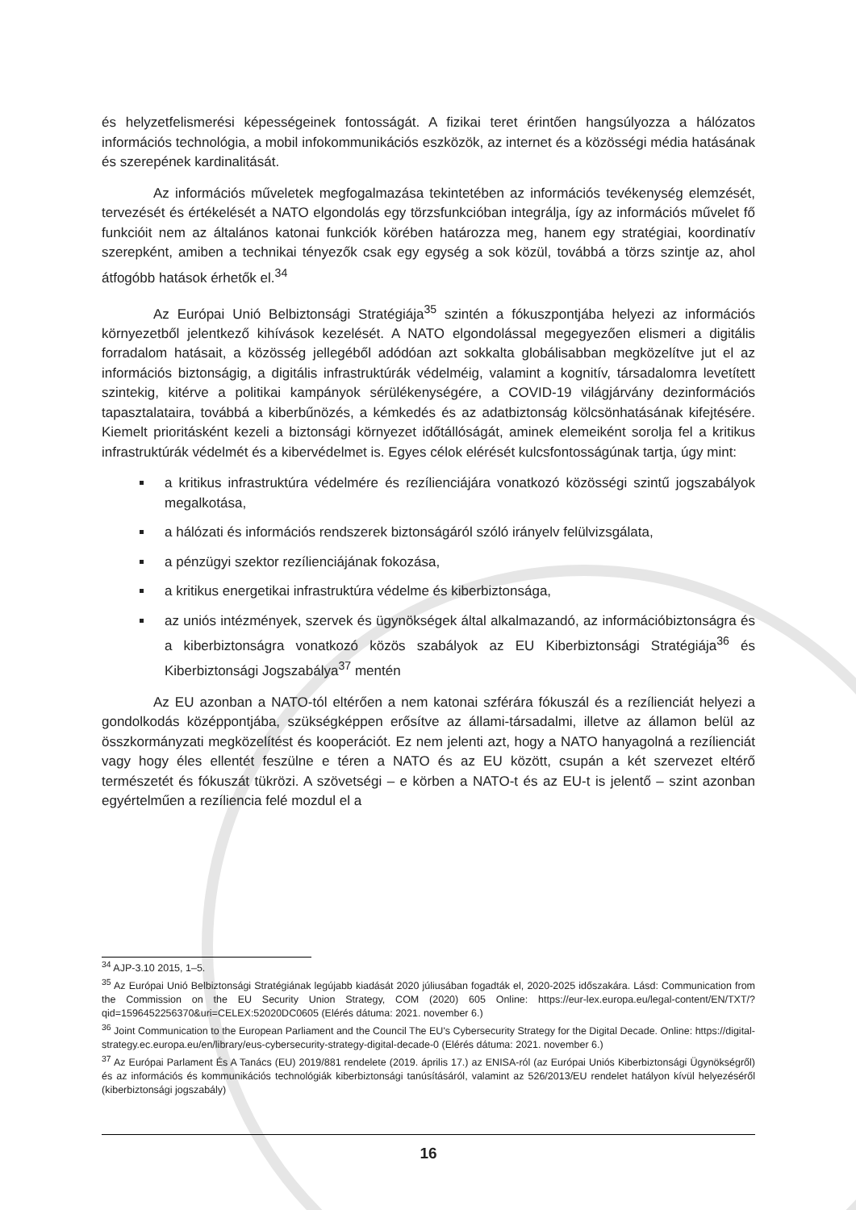és helyzetfelismerési képességeinek fontosságát. A fizikai teret érintően hangsúlyozza a hálózatos információs technológia, a mobil infokommunikációs eszközök, az internet és a közösségi média hatásának és szerepének kardinalitását.
Az információs műveletek megfogalmazása tekintetében az információs tevékenység elemzését, tervezését és értékelését a NATO elgondolás egy törzsfunkcióban integrálja, így az információs művelet fő funkcióit nem az általános katonai funkciók körében határozza meg, hanem egy stratégiai, koordinatív szerepként, amiben a technikai tényezők csak egy egység a sok közül, továbbá a törzs szintje az, ahol átfogóbb hatások érhetők el.<sup>34</sup>
Az Európai Unió Belbiztonsági Stratégiája<sup>35</sup> szintén a fókuszpontjába helyezi az információs környezetből jelentkező kihívások kezelését. A NATO elgondolással megegyezően elismeri a digitális forradalom hatásait, a közösség jellegéből adódóan azt sokkalta globálisabban megközelítve jut el az információs biztonságig, a digitális infrastruktúrák védelméig, valamint a kognitív, társadalomra levetített szintekig, kitérve a politikai kampányok sérülékenységére, a COVID-19 világjárvány dezinformációs tapasztalataira, továbbá a kiberbűnözés, a kémkedés és az adatbiztonság kölcsönhatásának kifejtésére. Kiemelt prioritásként kezeli a biztonsági környezet időtállóságát, aminek elemeiként sorolja fel a kritikus infrastruktúrák védelmét és a kibervédelmet is. Egyes célok elérését kulcsfontosságúnak tartja, úgy mint:
a kritikus infrastruktúra védelmére és rezílienciájára vonatkozó közösségi szintű jogszabályok megalkotása,
a hálózati és információs rendszerek biztonságáról szóló irányelv felülvizsgálata,
a pénzügyi szektor rezílienciájának fokozása,
a kritikus energetikai infrastruktúra védelme és kiberbiztonsága,
az uniós intézmények, szervek és ügynökségek által alkalmazandó, az információbiztonságra és a kiberbiztonságra vonatkozó közös szabályok az EU Kiberbiztonsági Stratégiája<sup>36</sup> és Kiberbiztonsági Jogszabálya<sup>37</sup> mentén
Az EU azonban a NATO-tól eltérően a nem katonai szférára fókuszál és a rezílienciát helyezi a gondolkodás középpontjába, szükségképpen erősítve az állami-társadalmi, illetve az államon belül az összkormányzati megközelítést és kooperációt. Ez nem jelenti azt, hogy a NATO hanyagolná a rezílienciát vagy hogy éles ellentét feszülne e téren a NATO és az EU között, csupán a két szervezet eltérő természetét és fókuszát tükrözi. A szövetségi – e körben a NATO-t és az EU-t is jelentő – szint azonban egyértelműen a rezíliencia felé mozdul el a
<sup>34</sup> AJP-3.10 2015, 1–5.
<sup>35</sup> Az Európai Unió Belbiztonsági Stratégiának legújabb kiadását 2020 júliusában fogadták el, 2020-2025 időszakára. Lásd: Communication from the Commission on the EU Security Union Strategy, COM (2020) 605 Online: https://eur-lex.europa.eu/legal-content/EN/TXT/?qid=1596452256370&uri=CELEX:52020DC0605 (Elérés dátuma: 2021. november 6.)
<sup>36</sup> Joint Communication to the European Parliament and the Council The EU's Cybersecurity Strategy for the Digital Decade. Online: https://digital-strategy.ec.europa.eu/en/library/eus-cybersecurity-strategy-digital-decade-0 (Elérés dátuma: 2021. november 6.)
<sup>37</sup> Az Európai Parlament És A Tanács (EU) 2019/881 rendelete (2019. április 17.) az ENISA-ról (az Európai Uniós Kiberbiztonsági Ügynökségről) és az információs és kommunikációs technológiák kiberbiztonsági tanúsításáról, valamint az 526/2013/EU rendelet hatályon kívül helyezéséről (kiberbiztonsági jogszabály)
16